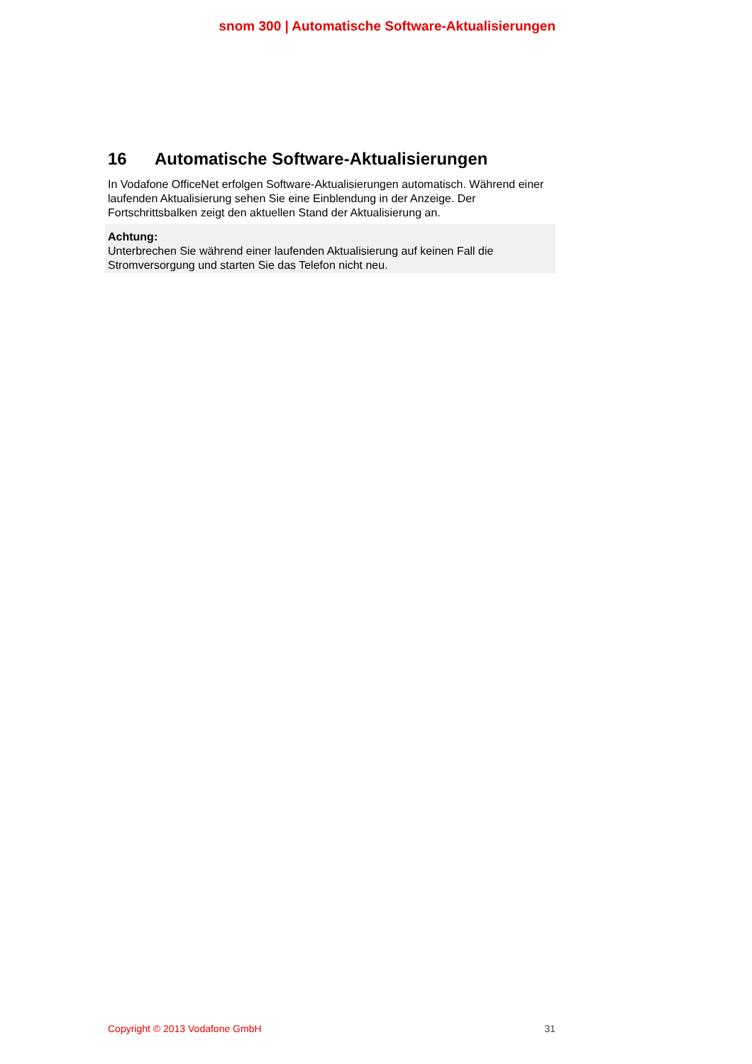snom 300 | Automatische Software-Aktualisierungen
16 Automatische Software-Aktualisierungen
In Vodafone OfficeNet erfolgen Software-Aktualisierungen automatisch. Während einer laufenden Aktualisierung sehen Sie eine Einblendung in der Anzeige. Der Fortschrittsbalken zeigt den aktuellen Stand der Aktualisierung an.
Achtung:
Unterbrechen Sie während einer laufenden Aktualisierung auf keinen Fall die Stromversorgung und starten Sie das Telefon nicht neu.
Copyright © 2013 Vodafone GmbH 31